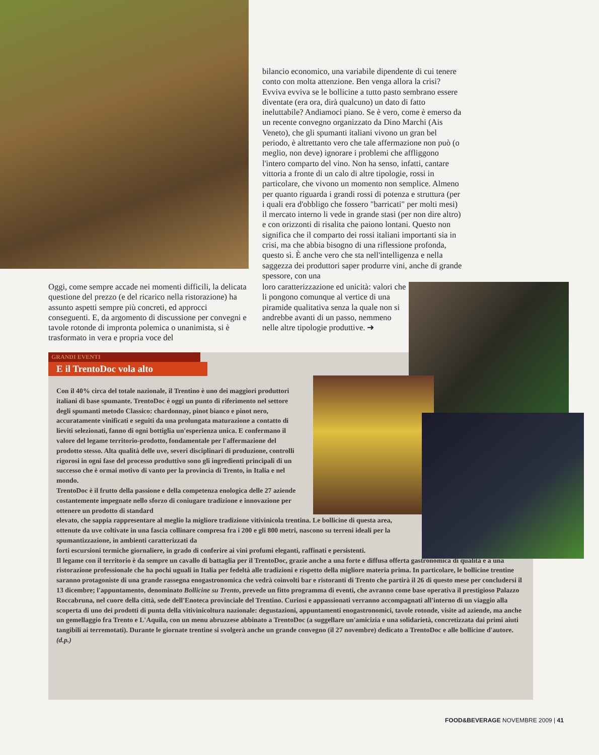bilancio economico, una variabile dipendente di cui tenere conto con molta attenzione. Ben venga allora la crisi? Evviva evviva se le bollicine a tutto pasto sembrano essere diventate (era ora, dirà qualcuno) un dato di fatto ineluttabile? Andiamoci piano. Se è vero, come è emerso da un recente convegno organizzato da Dino Marchi (Ais Veneto), che gli spumanti italiani vivono un gran bel periodo, è altrettanto vero che tale affermazione non può (o meglio, non deve) ignorare i problemi che affliggono l'intero comparto del vino. Non ha senso, infatti, cantare vittoria a fronte di un calo di altre tipologie, rossi in particolare, che vivono un momento non semplice. Almeno per quanto riguarda i grandi rossi di potenza e struttura (per i quali era d'obbligo che fossero "barricati" per molti mesi) il mercato interno li vede in grande stasi (per non dire altro) e con orizzonti di risalita che paiono lontani. Questo non significa che il comparto dei rossi italiani importanti sia in crisi, ma che abbia bisogno di una riflessione profonda, questo sì. È anche vero che sta nell'intelligenza e nella saggezza dei produttori saper produrre vini, anche di grande spessore, con una
Oggi, come sempre accade nei momenti difficili, la delicata questione del prezzo (e del ricarico nella ristorazione) ha assunto aspetti sempre più concreti, ed approcci conseguenti. E, da argomento di discussione per convegni e tavole rotonde di impronta polemica o unanimista, si è trasformato in vera e propria voce del
loro caratterizzazione ed unicità: valori che li pongono comunque al vertice di una piramide qualitativa senza la quale non si andrebbe avanti di un passo, nemmeno nelle altre tipologie produttive. ➜
GRANDI EVENTI
E il TrentoDoc vola alto
Con il 40% circa del totale nazionale, il Trentino è uno dei maggiori produttori italiani di base spumante. TrentoDoc è oggi un punto di riferimento nel settore degli spumanti metodo Classico: chardonnay, pinot bianco e pinot nero, accuratamente vinificati e seguiti da una prolungata maturazione a contatto di lieviti selezionati, fanno di ogni bottiglia un'esperienza unica. E confermano il valore del legame territorio-prodotto, fondamentale per l'affermazione del prodotto stesso. Alta qualità delle uve, severi disciplinari di produzione, controlli rigorosi in ogni fase del processo produttivo sono gli ingredienti principali di un successo che è ormai motivo di vanto per la provincia di Trento, in Italia e nel mondo.
TrentoDoc è il frutto della passione e della competenza enologica delle 27 aziende costantemente impegnate nello sforzo di coniugare tradizione e innovazione per ottenere un prodotto di standard
elevato, che sappia rappresentare al meglio la migliore tradizione vitivinicola trentina. Le bollicine di questa area, ottenute da uve coltivate in una fascia collinare compresa fra i 200 e gli 800 metri, nascono su terreni ideali per la spumantizzazione, in ambienti caratterizzati da
forti escursioni termiche giornaliere, in grado di conferire ai vini profumi eleganti, raffinati e persistenti.
Il legame con il territorio è da sempre un cavallo di battaglia per il TrentoDoc, grazie anche a una forte e diffusa offerta gastronomica di qualità e a una ristorazione professionale che ha pochi uguali in Italia per fedeltà alle tradizioni e rispetto della migliore materia prima. In particolare, le bollicine trentine saranno protagoniste di una grande rassegna enogastronomica che vedrà coinvolti bar e ristoranti di Trento che partirà il 26 di questo mese per concludersi il 13 dicembre; l'appuntamento, denominato Bollicine su Trento, prevede un fitto programma di eventi, che avranno come base operativa il prestigioso Palazzo Roccabruna, nel cuore della città, sede dell'Enoteca provinciale del Trentino. Curiosi e appassionati verranno accompagnati all'interno di un viaggio alla scoperta di uno dei prodotti di punta della vitivinicoltura nazionale: degustazioni, appuntamenti enogastronomici, tavole rotonde, visite ad aziende, ma anche un gemellaggio fra Trento e L'Aquila, con un menu abruzzese abbinato a TrentoDoc (a suggellare un'amicizia e una solidarietà, concretizzata dai primi aiuti tangibili ai terremotati). Durante le giornate trentine si svolgerà anche un grande convegno (il 27 novembre) dedicato a TrentoDoc e alle bollicine d'autore. (d.p.)
FOOD&BEVERAGE NOVEMBRE 2009 | 41